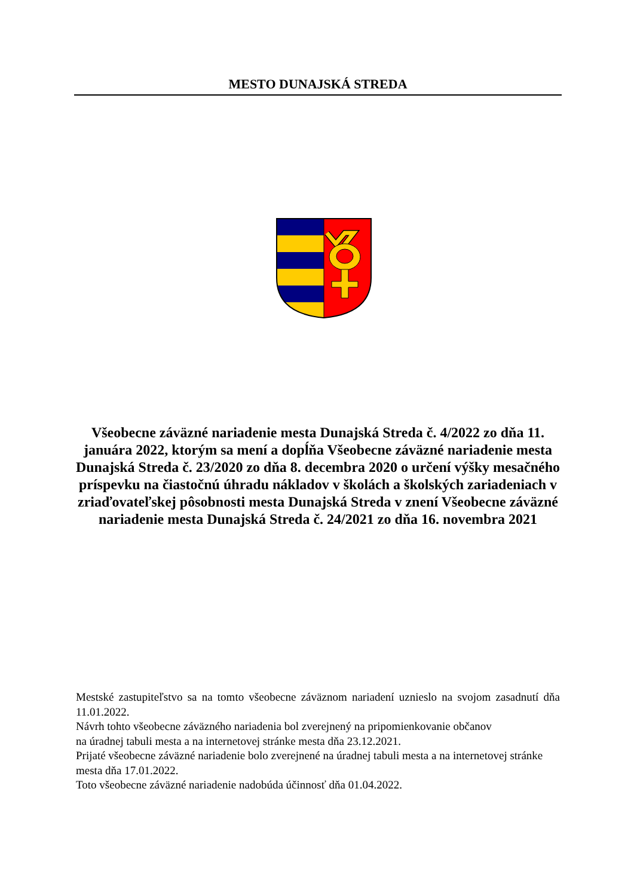MESTO DUNAJSKÁ STREDA
Všeobecne záväzné nariadenie mesta Dunajská Streda č. 4/2022 zo dňa 11. januára 2022, ktorým sa mení a dopĺňa Všeobecne záväzné nariadenie mesta Dunajská Streda č. 23/2020 zo dňa 8. decembra 2020 o určení výšky mesačného príspevku na čiastočnú úhradu nákladov v školách a školských zariadeniach v zriaďovateľskej pôsobnosti mesta Dunajská Streda v znení Všeobecne záväzné nariadenie mesta Dunajská Streda č. 24/2021 zo dňa 16. novembra 2021
Mestské zastupiteľstvo sa na tomto všeobecne záväznom nariadení uznieslo na svojom zasadnutí dňa 11.01.2022.
Návrh tohto všeobecne záväzného nariadenia bol zverejnený na pripomienkovanie občanov
na úradnej tabuli mesta a na internetovej stránke mesta dňa 23.12.2021.
Prijaté všeobecne záväzné nariadenie bolo zverejnené na úradnej tabuli mesta a na internetovej stránke mesta dňa 17.01.2022.
Toto všeobecne záväzné nariadenie nadobúda účinnosť dňa 01.04.2022.